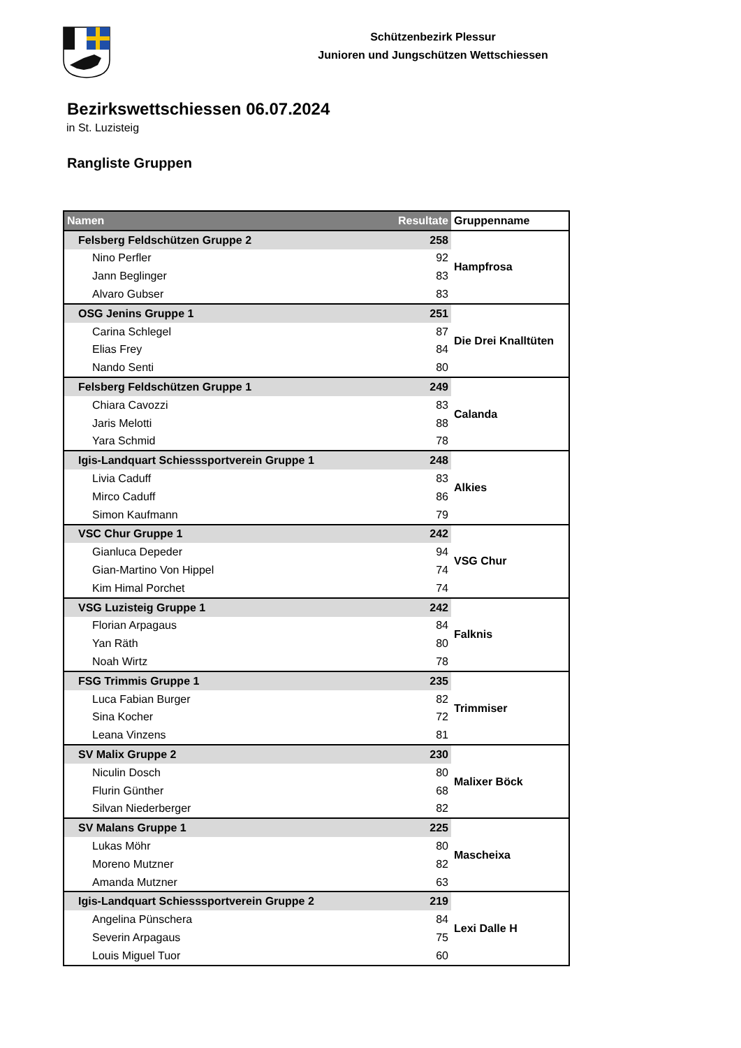Schützenbezirk Plessur
Junioren und Jungschützen Wettschiessen
Bezirkswettschiessen 06.07.2024
in St. Luzisteig
Rangliste Gruppen
| Namen | Resultate | Gruppenname |
| --- | --- | --- |
| Felsberg Feldschützen Gruppe 2 | 258 | Hampfrosa |
| Nino Perfler | 92 | |
| Jann Beglinger | 83 | |
| Alvaro Gubser | 83 | |
| OSG Jenins Gruppe 1 | 251 | Die Drei Knalltüten |
| Carina Schlegel | 87 | |
| Elias Frey | 84 | |
| Nando Senti | 80 | |
| Felsberg Feldschützen Gruppe 1 | 249 | Calanda |
| Chiara Cavozzi | 83 | |
| Jaris Melotti | 88 | |
| Yara Schmid | 78 | |
| Igis-Landquart Schiesssportverein Gruppe 1 | 248 | Alkies |
| Livia Caduff | 83 | |
| Mirco Caduff | 86 | |
| Simon Kaufmann | 79 | |
| VSC Chur Gruppe 1 | 242 | VSG Chur |
| Gianluca Depeder | 94 | |
| Gian-Martino Von Hippel | 74 | |
| Kim Himal Porchet | 74 | |
| VSG Luzisteig Gruppe 1 | 242 | Falknis |
| Florian Arpagaus | 84 | |
| Yan Räth | 80 | |
| Noah Wirtz | 78 | |
| FSG Trimmis Gruppe 1 | 235 | Trimmiser |
| Luca Fabian Burger | 82 | |
| Sina Kocher | 72 | |
| Leana Vinzens | 81 | |
| SV Malix Gruppe 2 | 230 | Malixer Böck |
| Niculin Dosch | 80 | |
| Flurin Günther | 68 | |
| Silvan Niederberger | 82 | |
| SV Malans Gruppe 1 | 225 | Mascheixa |
| Lukas Möhr | 80 | |
| Moreno Mutzner | 82 | |
| Amanda Mutzner | 63 | |
| Igis-Landquart Schiesssportverein Gruppe 2 | 219 | Lexi Dalle H |
| Angelina Pünschera | 84 | |
| Severin Arpagaus | 75 | |
| Louis Miguel Tuor | 60 | |